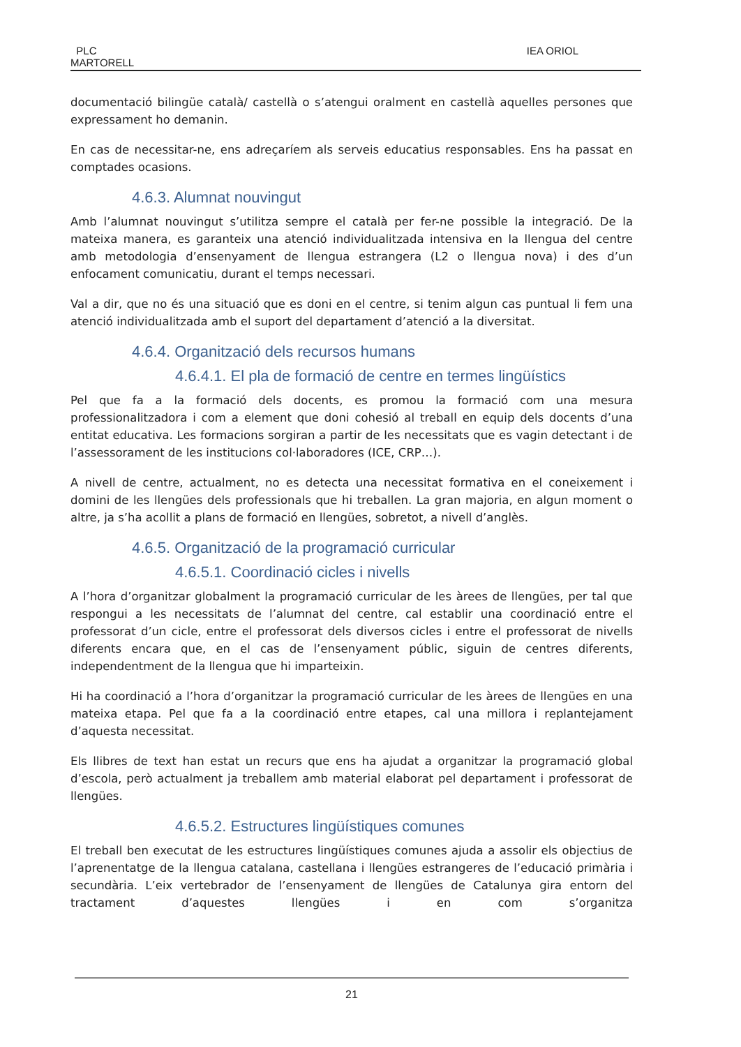PLC
MARTORELL
IEA ORIOL
documentació bilingüe català/ castellà o s’atengui oralment en castellà aquelles persones que expressament ho demanin.
En cas de necessitar-ne, ens adreçaríem als serveis educatius responsables. Ens ha passat en comptades ocasions.
4.6.3. Alumnat nouvingut
Amb l’alumnat nouvingut s’utilitza sempre el català per fer-ne possible la integració. De la mateixa manera, es garanteix una atenció individualitzada intensiva en la llengua del centre amb metodologia d’ensenyament de llengua estrangera (L2 o llengua nova) i des d’un enfocament comunicatiu, durant el temps necessari.
Val a dir, que no és una situació que es doni en el centre, si tenim algun cas puntual li fem una atenció individualitzada amb el suport del departament d’atenció a la diversitat.
4.6.4. Organització dels recursos humans
4.6.4.1. El pla de formació de centre en termes lingüístics
Pel que fa a la formació dels docents, es promou la formació com una mesura professionalitzadora i com a element que doni cohesió al treball en equip dels docents d’una entitat educativa. Les formacions sorgiran a partir de les necessitats que es vagin detectant i de l’assessorament de les institucions col·laboradores (ICE, CRP…).
A nivell de centre, actualment, no es detecta una necessitat formativa en el coneixement i domini de les llengües dels professionals que hi treballen. La gran majoria, en algun moment o altre, ja s’ha acollit a plans de formació en llengües, sobretot, a nivell d’anglès.
4.6.5. Organització de la programació curricular
4.6.5.1. Coordinació cicles i nivells
A l’hora d’organitzar globalment la programació curricular de les àrees de llengües, per tal que respongui a les necessitats de l’alumnat del centre, cal establir una coordinació entre el professorat d’un cicle, entre el professorat dels diversos cicles i entre el professorat de nivells diferents encara que, en el cas de l’ensenyament públic, siguin de centres diferents, independentment de la llengua que hi imparteixin.
Hi ha coordinació a l’hora d’organitzar la programació curricular de les àrees de llengües en una mateixa etapa. Pel que fa a la coordinació entre etapes, cal una millora i replantejament d’aquesta necessitat.
Els llibres de text han estat un recurs que ens ha ajudat a organitzar la programació global d’escola, però actualment ja treballem amb material elaborat pel departament i professorat de llengües.
4.6.5.2. Estructures lingüístiques comunes
El treball ben executat de les estructures lingüístiques comunes ajuda a assolir els objectius de l’aprenentatge de la llengua catalana, castellana i llengües estrangeres de l’educació primària i secundària. L’eix vertebrador de l’ensenyament de llengües de Catalunya gira entorn del tractament d’aquestes llengües i en com s’organitza
21